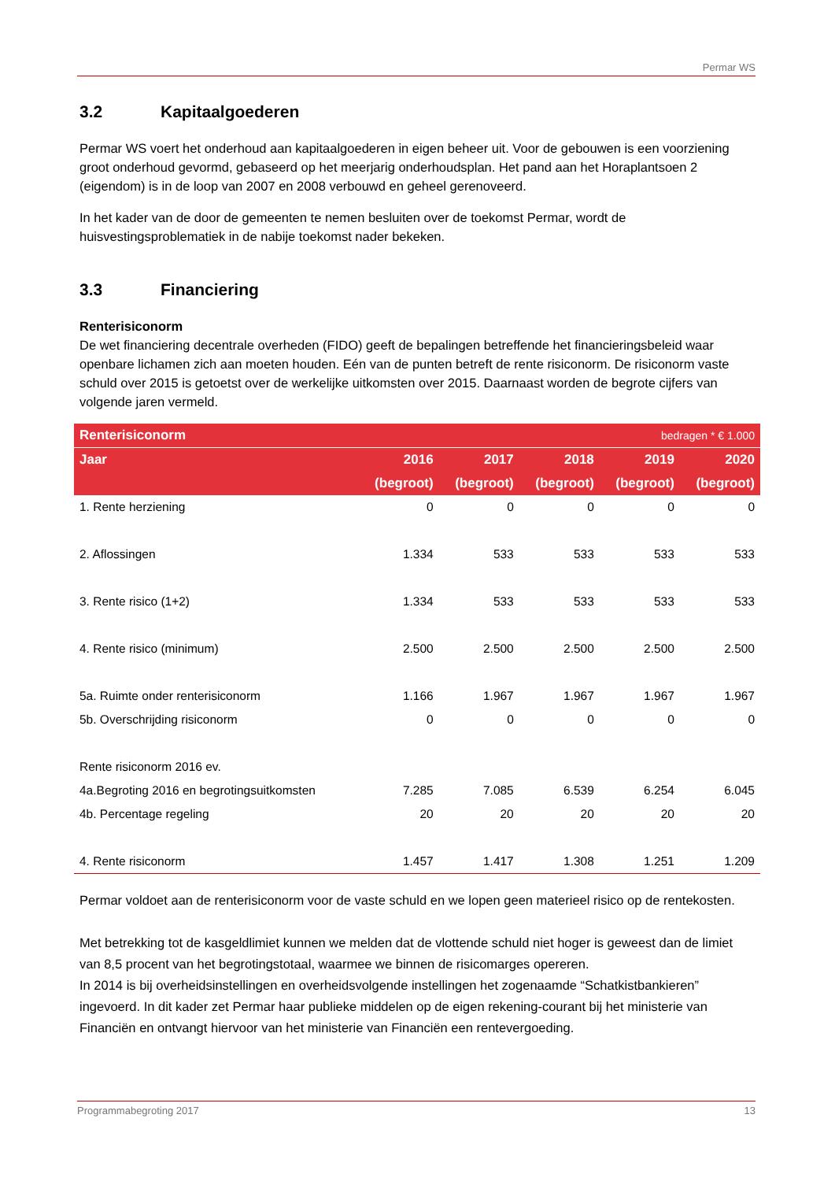Permar WS
3.2 Kapitaalgoederen
Permar WS voert het onderhoud aan kapitaalgoederen in eigen beheer uit. Voor de gebouwen is een voorziening groot onderhoud gevormd, gebaseerd op het meerjarig onderhoudsplan. Het pand aan het Horaplantsoen 2 (eigendom) is in de loop van 2007 en 2008 verbouwd en geheel gerenoveerd.
In het kader van de door de gemeenten te nemen besluiten over de toekomst Permar, wordt de huisvestingsproblematiek in de nabije toekomst nader bekeken.
3.3 Financiering
Renterisiconorm
De wet financiering decentrale overheden (FIDO) geeft de bepalingen betreffende het financieringsbeleid waar openbare lichamen zich aan moeten houden. Eén van de punten betreft de rente risiconorm. De risiconorm vaste schuld over 2015 is getoetst over de werkelijke uitkomsten over 2015. Daarnaast worden de begrote cijfers van volgende jaren vermeld.
| Renterisiconorm | | | | bedragen * € 1.000 | |
| --- | --- | --- | --- | --- | --- |
| Jaar | 2016 | 2017 | 2018 | 2019 | 2020 |
| | (begroot) | (begroot) | (begroot) | (begroot) | (begroot) |
| 1. Rente herziening | 0 | 0 | 0 | 0 | 0 |
| 2. Aflossingen | 1.334 | 533 | 533 | 533 | 533 |
| 3. Rente risico (1+2) | 1.334 | 533 | 533 | 533 | 533 |
| 4. Rente risico (minimum) | 2.500 | 2.500 | 2.500 | 2.500 | 2.500 |
| 5a. Ruimte onder renterisiconorm | 1.166 | 1.967 | 1.967 | 1.967 | 1.967 |
| 5b. Overschrijding risiconorm | 0 | 0 | 0 | 0 | 0 |
| Rente risiconorm 2016 ev. | | | | | |
| 4a.Begroting 2016 en begrotingsuitkomsten | 7.285 | 7.085 | 6.539 | 6.254 | 6.045 |
| 4b. Percentage regeling | 20 | 20 | 20 | 20 | 20 |
| 4. Rente risiconorm | 1.457 | 1.417 | 1.308 | 1.251 | 1.209 |
Permar voldoet aan de renterisiconorm voor de vaste schuld en we lopen geen materieel risico op de rentekosten.
Met betrekking tot de kasgeldlimiet kunnen we melden dat de vlottende schuld niet hoger is geweest dan de limiet van 8,5 procent van het begrotingstotaal, waarmee we binnen de risicomarges opereren.
In 2014 is bij overheidsinstellingen en overheidsvolgende instellingen het zogenaamde “Schatkistbankieren” ingevoerd. In dit kader zet Permar haar publieke middelen op de eigen rekening-courant bij het ministerie van Financiën en ontvangt hiervoor van het ministerie van Financiën een rentevergoeding.
Programmabegroting 2017 13